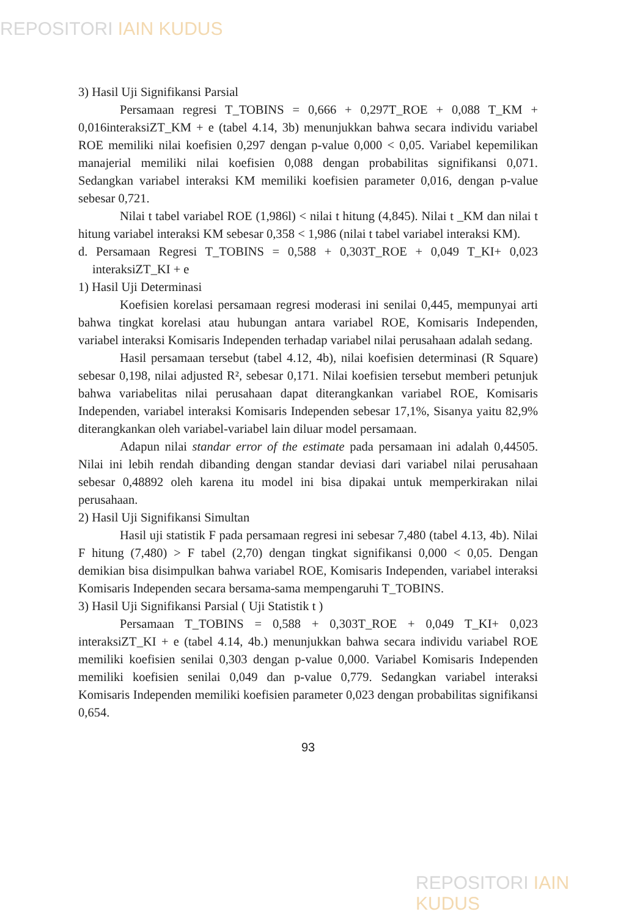REPOSITORI IAIN KUDUS
3) Hasil Uji Signifikansi Parsial
Persamaan regresi T_TOBINS = 0,666 + 0,297T_ROE + 0,088 T_KM + 0,016interaksiZT_KM + e (tabel 4.14, 3b) menunjukkan bahwa secara individu variabel ROE memiliki nilai koefisien 0,297 dengan p-value 0,000 < 0,05. Variabel kepemilikan manajerial memiliki nilai koefisien 0,088 dengan probabilitas signifikansi 0,071. Sedangkan variabel interaksi KM memiliki koefisien parameter 0,016, dengan p-value sebesar 0,721.
Nilai t tabel variabel ROE (1,986l) < nilai t hitung (4,845). Nilai t _KM dan nilai t hitung variabel interaksi KM sebesar 0,358 < 1,986 (nilai t tabel variabel interaksi KM).
d. Persamaan Regresi T_TOBINS = 0,588 + 0,303T_ROE + 0,049 T_KI+ 0,023 interaksiZT_KI + e
1) Hasil Uji Determinasi
Koefisien korelasi persamaan regresi moderasi ini senilai 0,445, mempunyai arti bahwa tingkat korelasi atau hubungan antara variabel ROE, Komisaris Independen, variabel interaksi Komisaris Independen terhadap variabel nilai perusahaan adalah sedang.
Hasil persamaan tersebut (tabel 4.12, 4b), nilai koefisien determinasi (R Square) sebesar 0,198, nilai adjusted R², sebesar 0,171. Nilai koefisien tersebut memberi petunjuk bahwa variabelitas nilai perusahaan dapat diterangkankan variabel ROE, Komisaris Independen, variabel interaksi Komisaris Independen sebesar 17,1%, Sisanya yaitu 82,9% diterangkankan oleh variabel-variabel lain diluar model persamaan.
Adapun nilai standar error of the estimate pada persamaan ini adalah 0,44505. Nilai ini lebih rendah dibanding dengan standar deviasi dari variabel nilai perusahaan sebesar 0,48892 oleh karena itu model ini bisa dipakai untuk memperkirakan nilai perusahaan.
2) Hasil Uji Signifikansi Simultan
Hasil uji statistik F pada persamaan regresi ini sebesar 7,480 (tabel 4.13, 4b). Nilai F hitung (7,480) > F tabel (2,70) dengan tingkat signifikansi 0,000 < 0,05. Dengan demikian bisa disimpulkan bahwa variabel ROE, Komisaris Independen, variabel interaksi Komisaris Independen secara bersama-sama mempengaruhi T_TOBINS.
3) Hasil Uji Signifikansi Parsial ( Uji Statistik t )
Persamaan T_TOBINS = 0,588 + 0,303T_ROE + 0,049 T_KI+ 0,023 interaksiZT_KI + e (tabel 4.14, 4b.) menunjukkan bahwa secara individu variabel ROE memiliki koefisien senilai 0,303 dengan p-value 0,000. Variabel Komisaris Independen memiliki koefisien senilai 0,049 dan p-value 0,779. Sedangkan variabel interaksi Komisaris Independen memiliki koefisien parameter 0,023 dengan probabilitas signifikansi 0,654.
93
REPOSITORI IAIN KUDUS